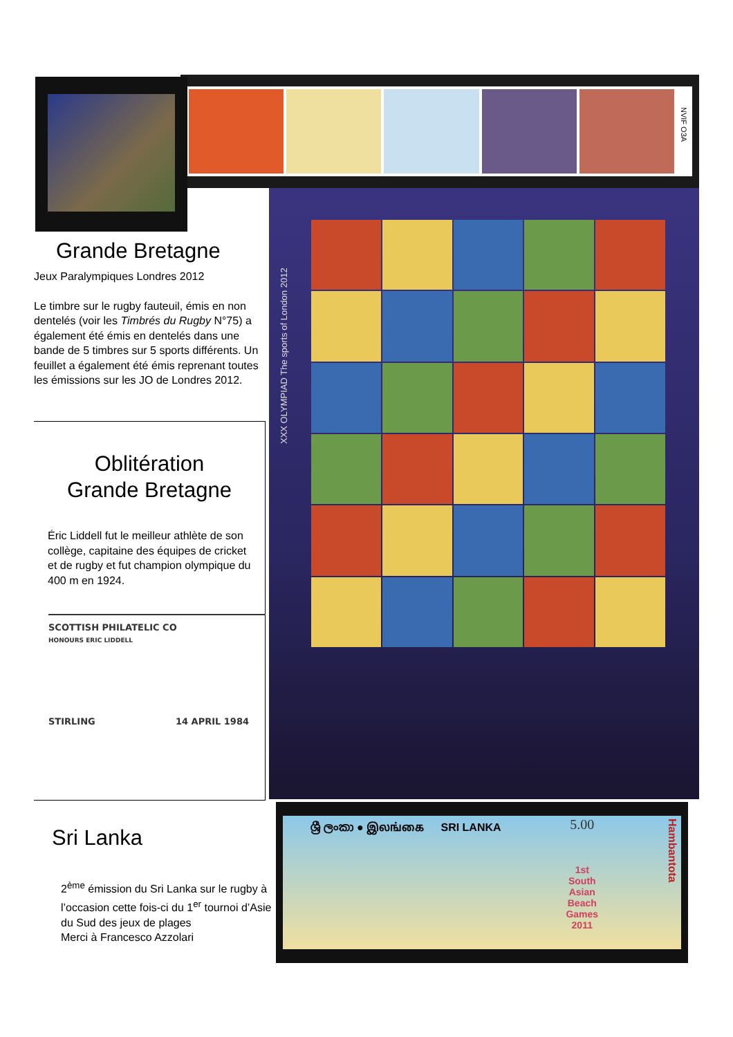NVIF O3A
Grande Bretagne
Jeux Paralympiques Londres 2012
Le timbre sur le rugby fauteuil, émis en non dentelés (voir les Timbrés du Rugby N°75) a également été émis en dentelés dans une bande de 5 timbres sur 5 sports différents. Un feuillet a également été émis reprenant toutes les émissions sur les JO de Londres 2012.
Oblitération
Grande Bretagne
Éric Liddell fut le meilleur athlète de son collège, capitaine des équipes de cricket et de rugby et fut champion olympique du 400 m en 1924.
SCOTTISH PHILATELIC CO
HONOURS ERIC LIDDELL
STIRLING 14 APRIL 1984
XXX OLYMPIAD The sports of London 2012
Sri Lanka
2<sup>ème</sup> émission du Sri Lanka sur le rugby à l’occasion cette fois-ci du 1<sup>er</sup> tournoi d’Asie du Sud des jeux de plages
Merci à Francesco Azzolari
ශ්‍රී ලංකා ● இலங்கை SRI LANKA
5.00
1st
South
Asian
Beach
Games
2011
Hambantota